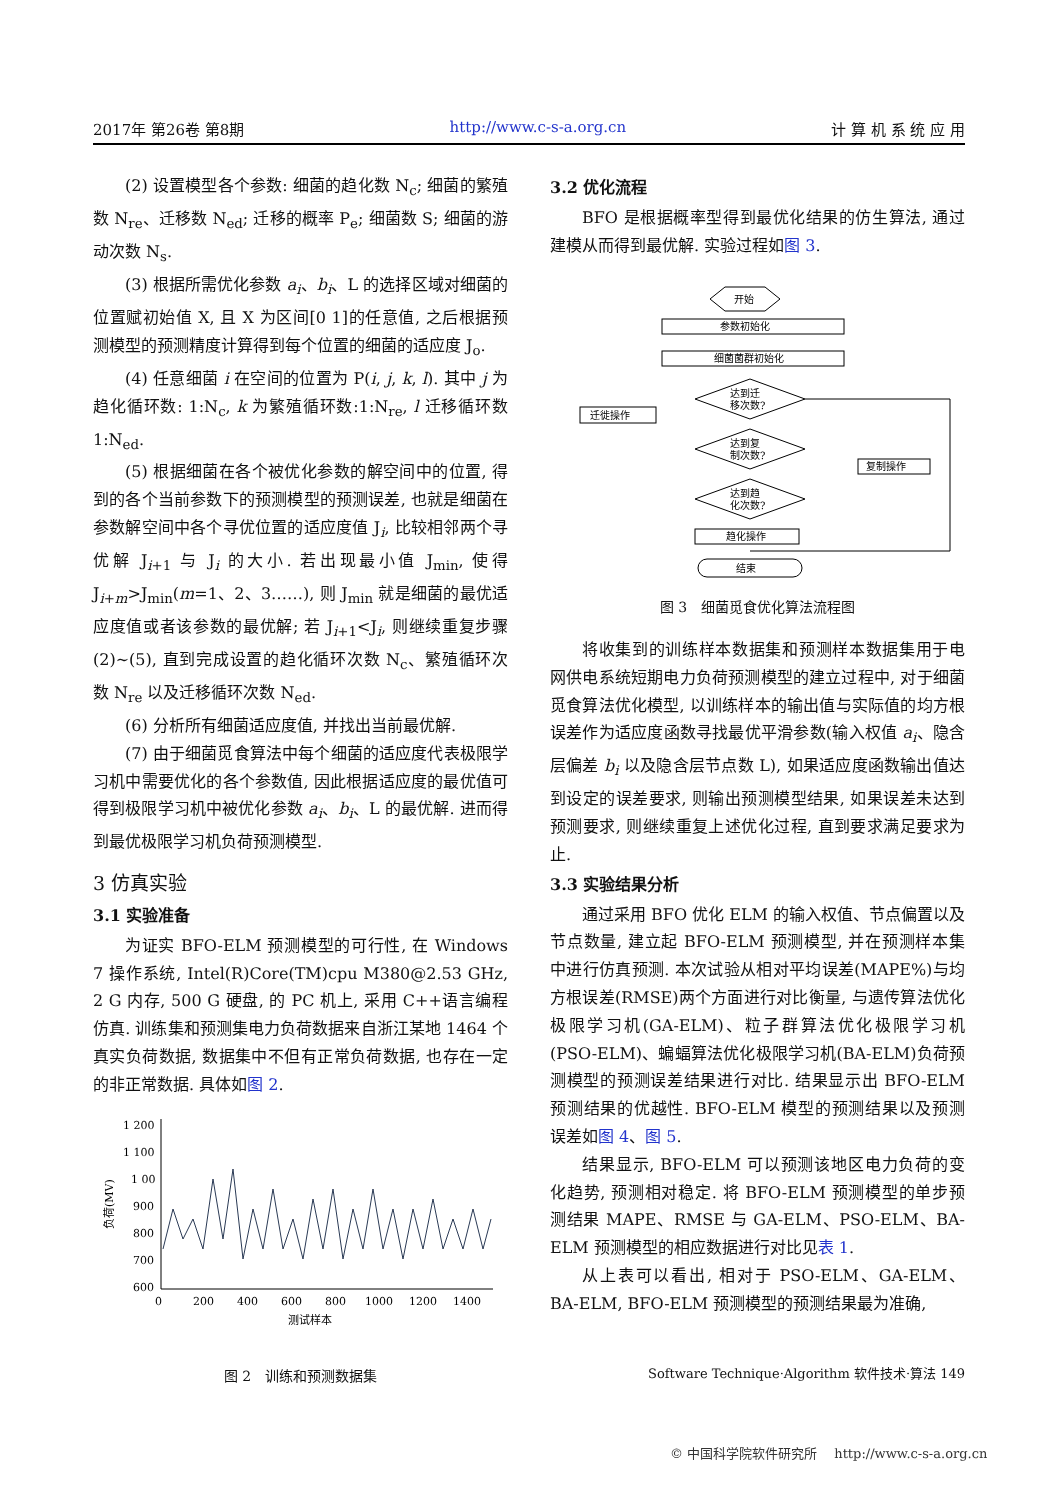2017年 第26卷 第8期 http://www.c-s-a.org.cn 计 算 机 系 统 应 用
(2) 设置模型各个参数: 细菌的趋化数 N<sub>c</sub>; 细菌的繁殖数 N<sub>re</sub>、迁移数 N<sub>ed</sub>; 迁移的概率 P<sub>e</sub>; 细菌数 S; 细菌的游动次数 N<sub>s</sub>.
(3) 根据所需优化参数 a<sub>i</sub>、b<sub>i</sub>、L 的选择区域对细菌的位置赋初始值 X, 且 X 为区间[0 1]的任意值, 之后根据预测模型的预测精度计算得到每个位置的细菌的适应度 J<sub>o</sub>.
(4) 任意细菌 i 在空间的位置为 P(i, j, k, l). 其中 j 为趋化循环数: 1:N<sub>c</sub>, k 为繁殖循环数:1:N<sub>re</sub>, l 迁移循环数 1:N<sub>ed</sub>.
(5) 根据细菌在各个被优化参数的解空间中的位置, 得到的各个当前参数下的预测模型的预测误差, 也就是细菌在参数解空间中各个寻优位置的适应度值 J<sub>i</sub>, 比较相邻两个寻优解 J<sub>i+1</sub> 与 J<sub>i</sub> 的大小. 若出现最小值 J<sub>min</sub>, 使得 J<sub>i+m</sub>>J<sub>min</sub>(m=1、2、3……), 则 J<sub>min</sub> 就是细菌的最优适应度值或者该参数的最优解; 若 J<sub>i+1</sub><J<sub>i</sub>, 则继续重复步骤(2)~(5), 直到完成设置的趋化循环次数 N<sub>c</sub>、繁殖循环次数 N<sub>re</sub> 以及迁移循环次数 N<sub>ed</sub>.
(6) 分析所有细菌适应度值, 并找出当前最优解.
(7) 由于细菌觅食算法中每个细菌的适应度代表极限学习机中需要优化的各个参数值, 因此根据适应度的最优值可得到极限学习机中被优化参数 a<sub>i</sub>、b<sub>i</sub>、L 的最优解. 进而得到最优极限学习机负荷预测模型.
3 仿真实验
3.1 实验准备
为证实 BFO-ELM 预测模型的可行性, 在 Windows 7 操作系统, Intel(R)Core(TM)cpu M380@2.53 GHz, 2 G 内存, 500 G 硬盘, 的 PC 机上, 采用 C++语言编程仿真. 训练集和预测集电力负荷数据来自浙江某地 1464 个真实负荷数据, 数据集中不但有正常负荷数据, 也存在一定的非正常数据. 具体如图 2.
1 200
1 100
1 00
900
800
700
600
0
200
400
600
800
1000
1200
1400
测试样本
负荷(MV)
图 2　训练和预测数据集
3.2 优化流程
BFO 是根据概率型得到最优化结果的仿生算法, 通过建模从而得到最优解. 实验过程如图 3.
开始
参数初始化
细菌菌群初始化
达到迁
移次数?
迁徙操作
达到复
制次数?
复制操作
达到趋
化次数?
趋化操作
结束
图 3　细菌觅食优化算法流程图
将收集到的训练样本数据集和预测样本数据集用于电网供电系统短期电力负荷预测模型的建立过程中, 对于细菌觅食算法优化模型, 以训练样本的输出值与实际值的均方根误差作为适应度函数寻找最优平滑参数(输入权值 a<sub>i</sub>、隐含层偏差 b<sub>i</sub> 以及隐含层节点数 L), 如果适应度函数输出值达到设定的误差要求, 则输出预测模型结果, 如果误差未达到预测要求, 则继续重复上述优化过程, 直到要求满足要求为止.
3.3 实验结果分析
通过采用 BFO 优化 ELM 的输入权值、节点偏置以及节点数量, 建立起 BFO-ELM 预测模型, 并在预测样本集中进行仿真预测. 本次试验从相对平均误差(MAPE%)与均方根误差(RMSE)两个方面进行对比衡量, 与遗传算法优化极限学习机(GA-ELM)、粒子群算法优化极限学习机(PSO-ELM)、蝙蝠算法优化极限学习机(BA-ELM)负荷预测模型的预测误差结果进行对比. 结果显示出 BFO-ELM 预测结果的优越性. BFO-ELM 模型的预测结果以及预测误差如图 4、图 5.
结果显示, BFO-ELM 可以预测该地区电力负荷的变化趋势, 预测相对稳定. 将 BFO-ELM 预测模型的单步预测结果 MAPE、RMSE 与 GA-ELM、PSO-ELM、BA-ELM 预测模型的相应数据进行对比见表 1.
从上表可以看出, 相对于 PSO-ELM、GA-ELM、BA-ELM, BFO-ELM 预测模型的预测结果最为准确,
Software Technique·Algorithm 软件技术·算法 149
© 中国科学院软件研究所　 http://www.c-s-a.org.cn